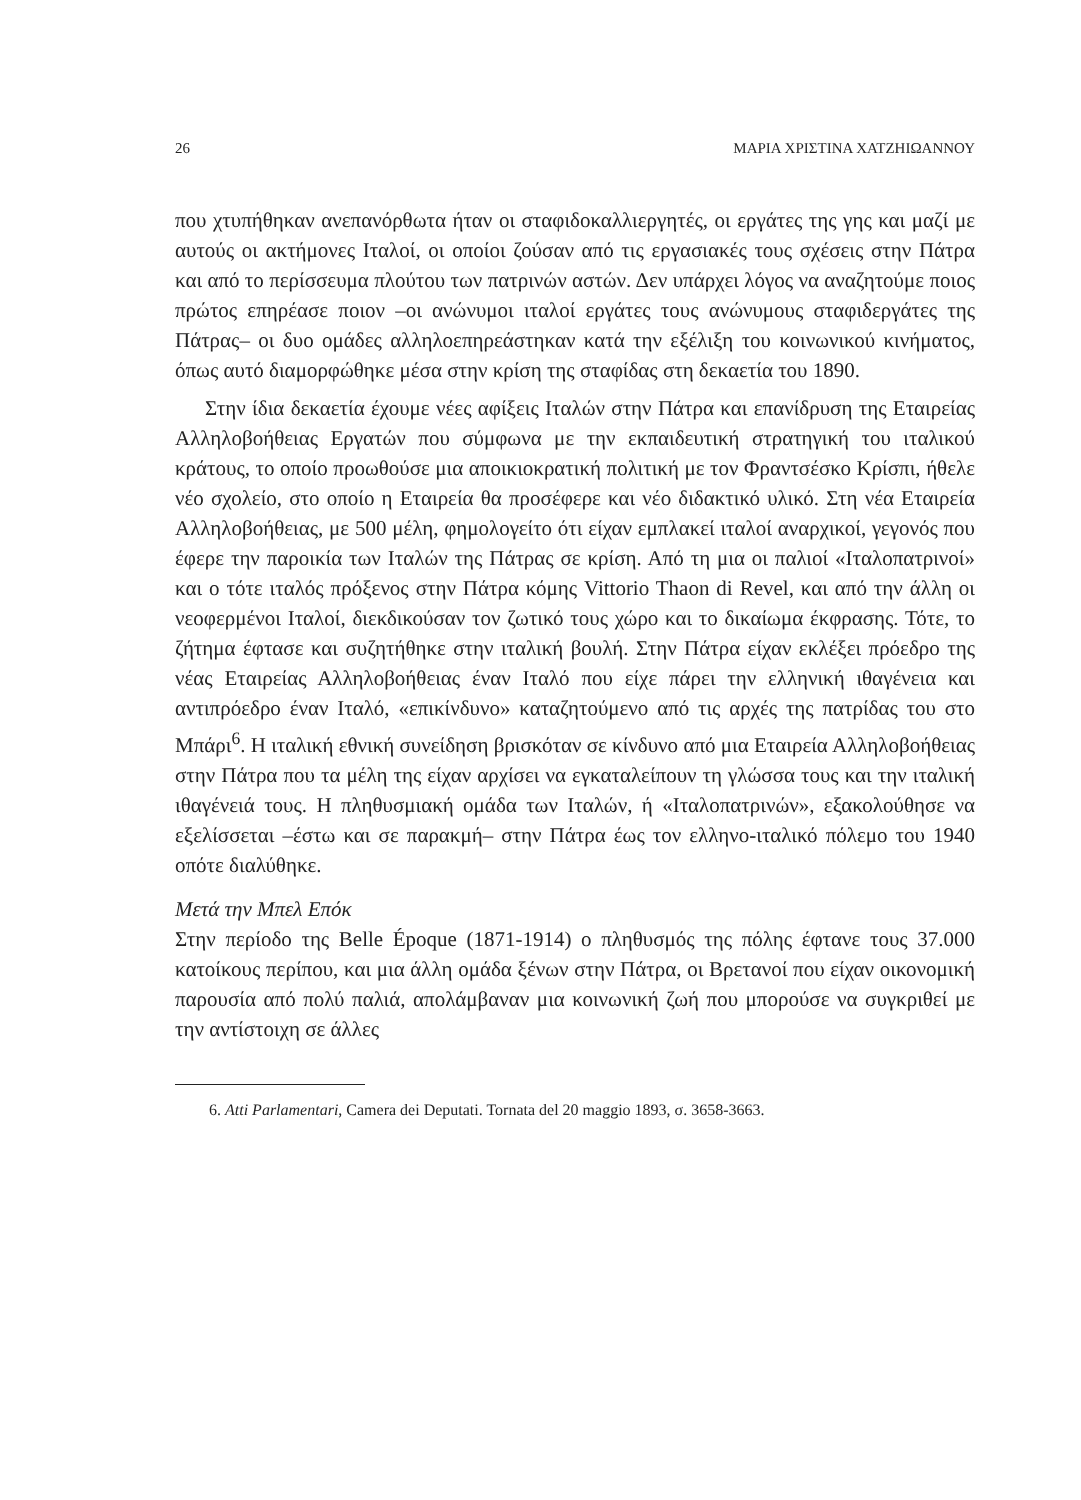26 ΜΑΡΙΑ ΧΡΙΣΤΙΝΑ ΧΑΤΖΗΙΩΑΝΝΟΥ
που χτυπήθηκαν ανεπανόρθωτα ήταν οι σταφιδοκαλλιεργητές, οι εργάτες της γης και μαζί με αυτούς οι ακτήμονες Ιταλοί, οι οποίοι ζούσαν από τις εργασιακές τους σχέσεις στην Πάτρα και από το περίσσευμα πλούτου των πατρινών αστών. Δεν υπάρχει λόγος να αναζητούμε ποιος πρώτος επηρέασε ποιον –οι ανώνυμοι ιταλοί εργάτες τους ανώνυμους σταφιδεργάτες της Πάτρας– οι δυο ομάδες αλληλοεπηρεάστηκαν κατά την εξέλιξη του κοινωνικού κινήματος, όπως αυτό διαμορφώθηκε μέσα στην κρίση της σταφίδας στη δεκαετία του 1890.
Στην ίδια δεκαετία έχουμε νέες αφίξεις Ιταλών στην Πάτρα και επανίδρυση της Εταιρείας Αλληλοβοήθειας Εργατών που σύμφωνα με την εκπαιδευτική στρατηγική του ιταλικού κράτους, το οποίο προωθούσε μια αποικιοκρατική πολιτική με τον Φραντσέσκο Κρίσπι, ήθελε νέο σχολείο, στο οποίο η Εταιρεία θα προσέφερε και νέο διδακτικό υλικό. Στη νέα Εταιρεία Αλληλοβοήθειας, με 500 μέλη, φημολογείτο ότι είχαν εμπλακεί ιταλοί αναρχικοί, γεγονός που έφερε την παροικία των Ιταλών της Πάτρας σε κρίση. Από τη μια οι παλιοί «Ιταλοπατρινοί» και ο τότε ιταλός πρόξενος στην Πάτρα κόμης Vittorio Thaon di Revel, και από την άλλη οι νεοφερμένοι Ιταλοί, διεκδικούσαν τον ζωτικό τους χώρο και το δικαίωμα έκφρασης. Τότε, το ζήτημα έφτασε και συζητήθηκε στην ιταλική βουλή. Στην Πάτρα είχαν εκλέξει πρόεδρο της νέας Εταιρείας Αλληλοβοήθειας έναν Ιταλό που είχε πάρει την ελληνική ιθαγένεια και αντιπρόεδρο έναν Ιταλό, «επικίνδυνο» καταζητούμενο από τις αρχές της πατρίδας του στο Μπάρι<sup>6</sup>. Η ιταλική εθνική συνείδηση βρισκόταν σε κίνδυνο από μια Εταιρεία Αλληλοβοήθειας στην Πάτρα που τα μέλη της είχαν αρχίσει να εγκαταλείπουν τη γλώσσα τους και την ιταλική ιθαγένειά τους. Η πληθυσμιακή ομάδα των Ιταλών, ή «Ιταλοπατρινών», εξακολούθησε να εξελίσσεται –έστω και σε παρακμή– στην Πάτρα έως τον ελληνο-ιταλικό πόλεμο του 1940 οπότε διαλύθηκε.
Μετά την Μπελ Επόκ
Στην περίοδο της Belle Époque (1871-1914) ο πληθυσμός της πόλης έφτανε τους 37.000 κατοίκους περίπου, και μια άλλη ομάδα ξένων στην Πάτρα, οι Βρετανοί που είχαν οικονομική παρουσία από πολύ παλιά, απολάμβαναν μια κοινωνική ζωή που μπορούσε να συγκριθεί με την αντίστοιχη σε άλλες
6. Atti Parlamentari, Camera dei Deputati. Tornata del 20 maggio 1893, σ. 3658-3663.